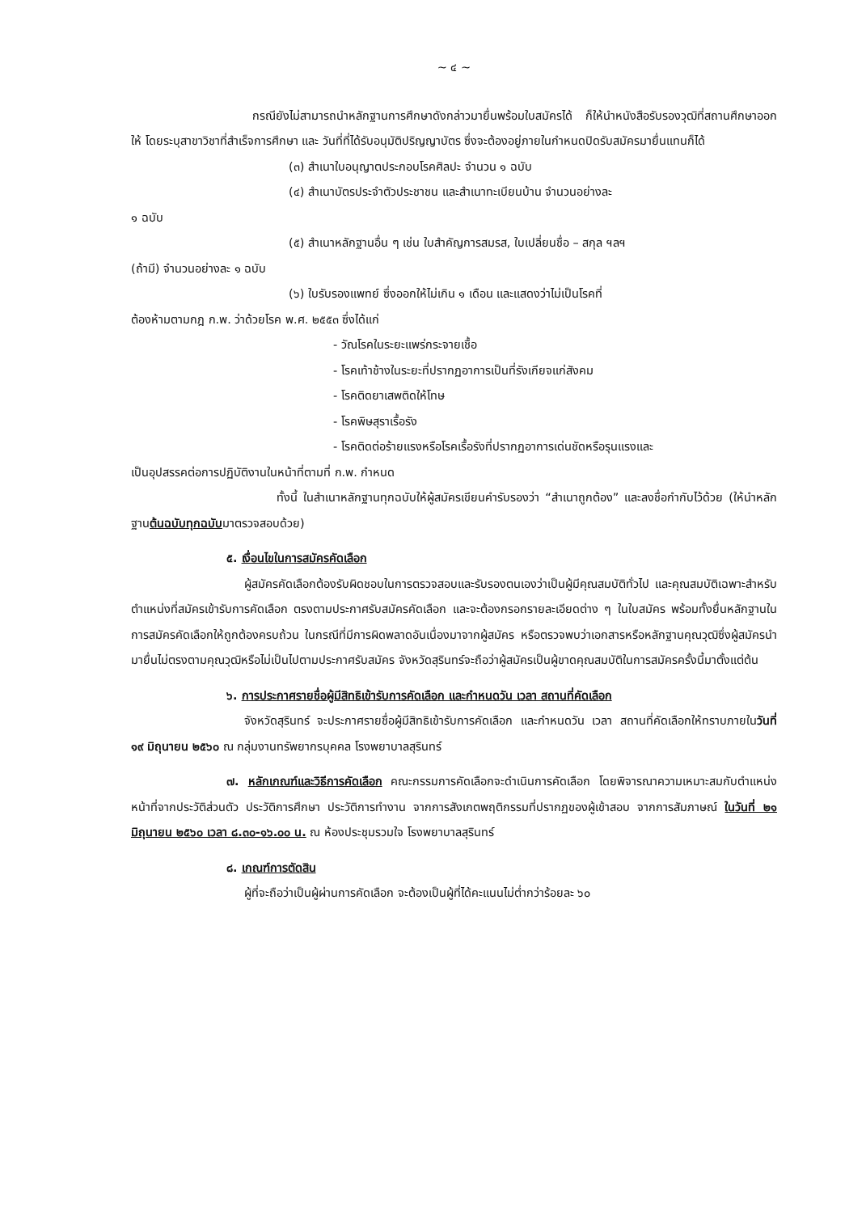~ ๔ ~
กรณียังไม่สามารถนำหลักฐานการศึกษาดังกล่าวมายื่นพร้อมใบสมัครได้ ก็ให้นำหนังสือรับรองวุฒิที่สถานศึกษาออกให้ โดยระบุสาขาวิชาที่สำเร็จการศึกษา และ วันที่ที่ได้รับอนุมัติปริญญาบัตร ซึ่งจะต้องอยู่ภายในกำหนดปิดรับสมัครมายื่นแทนก็ได้
(๓) สำเนาใบอนุญาตประกอบโรคศิลปะ จำนวน ๑ ฉบับ
(๔) สำเนาบัตรประจำตัวประชาชน และสำเนาทะเบียนบ้าน จำนวนอย่างละ
๑ ฉบับ
(๕) สำเนาหลักฐานอื่น ๆ เช่น ใบสำคัญการสมรส, ใบเปลี่ยนชื่อ – สกุล ฯลฯ
(ถ้ามี) จำนวนอย่างละ ๑ ฉบับ
(๖) ใบรับรองแพทย์ ซึ่งออกให้ไม่เกิน ๑ เดือน และแสดงว่าไม่เป็นโรคที่
ต้องห้ามตามกฎ ก.พ. ว่าด้วยโรค พ.ศ. ๒๕๕๓ ซึ่งได้แก่
- วัณโรคในระยะแพร่กระจายเชื้อ
- โรคเท้าช้างในระยะที่ปรากฏอาการเป็นที่รังเกียจแก่สังคม
- โรคติดยาเสพติดให้โทษ
- โรคพิษสุราเรื้อรัง
- โรคติดต่อร้ายแรงหรือโรคเรื้อรังที่ปรากฏอาการเด่นชัดหรือรุนแรงและ
เป็นอุปสรรคต่อการปฏิบัติงานในหน้าที่ตามที่ ก.พ. กำหนด
ทั้งนี้ ในสำเนาหลักฐานทุกฉบับให้ผู้สมัครเขียนคำรับรองว่า “สำเนาถูกต้อง” และลงชื่อกำกับไว้ด้วย (ให้นำหลักฐานต้นฉบับทุกฉบับมาตรวจสอบด้วย)
๕. เงื่อนไขในการสมัครคัดเลือก
ผู้สมัครคัดเลือกต้องรับผิดชอบในการตรวจสอบและรับรองตนเองว่าเป็นผู้มีคุณสมบัติทั่วไป และคุณสมบัติเฉพาะสำหรับตำแหน่งที่สมัครเข้ารับการคัดเลือก ตรงตามประกาศรับสมัครคัดเลือก และจะต้องกรอกรายละเอียดต่าง ๆ ในใบสมัคร พร้อมทั้งยื่นหลักฐานในการสมัครคัดเลือกให้ถูกต้องครบถ้วน ในกรณีที่มีการผิดพลาดอันเนื่องมาจากผู้สมัคร หรือตรวจพบว่าเอกสารหรือหลักฐานคุณวุฒิซึ่งผู้สมัครนำมายื่นไม่ตรงตามคุณวุฒิหรือไม่เป็นไปตามประกาศรับสมัคร จังหวัดสุรินทร์จะถือว่าผู้สมัครเป็นผู้ขาดคุณสมบัติในการสมัครครั้งนี้มาตั้งแต่ต้น
๖. การประกาศรายชื่อผู้มีสิทธิเข้ารับการคัดเลือก และกำหนดวัน เวลา สถานที่คัดเลือก
จังหวัดสุรินทร์ จะประกาศรายชื่อผู้มีสิทธิเข้ารับการคัดเลือก และกำหนดวัน เวลา สถานที่คัดเลือกให้ทราบภายในวันที่ ๑๙ มิถุนายน ๒๕๖๐ ณ กลุ่มงานทรัพยากรบุคคล โรงพยาบาลสุรินทร์
๗. หลักเกณฑ์และวิธีการคัดเลือก คณะกรรมการคัดเลือกจะดำเนินการคัดเลือก โดยพิจารณาความเหมาะสมกับตำแหน่งหน้าที่จากประวัติส่วนตัว ประวัติการศึกษา ประวัติการทำงาน จากการสังเกตพฤติกรรมที่ปรากฏของผู้เข้าสอบ จากการสัมภาษณ์ ในวันที่ ๒๑ มิถุนายน ๒๕๖๐ เวลา ๘.๓๐-๑๖.๐๐ น. ณ ห้องประชุมรวมใจ โรงพยาบาลสุรินทร์
๘. เกณฑ์การตัดสิน
ผู้ที่จะถือว่าเป็นผู้ผ่านการคัดเลือก จะต้องเป็นผู้ที่ได้คะแนนไม่ต่ำกว่าร้อยละ ๖๐